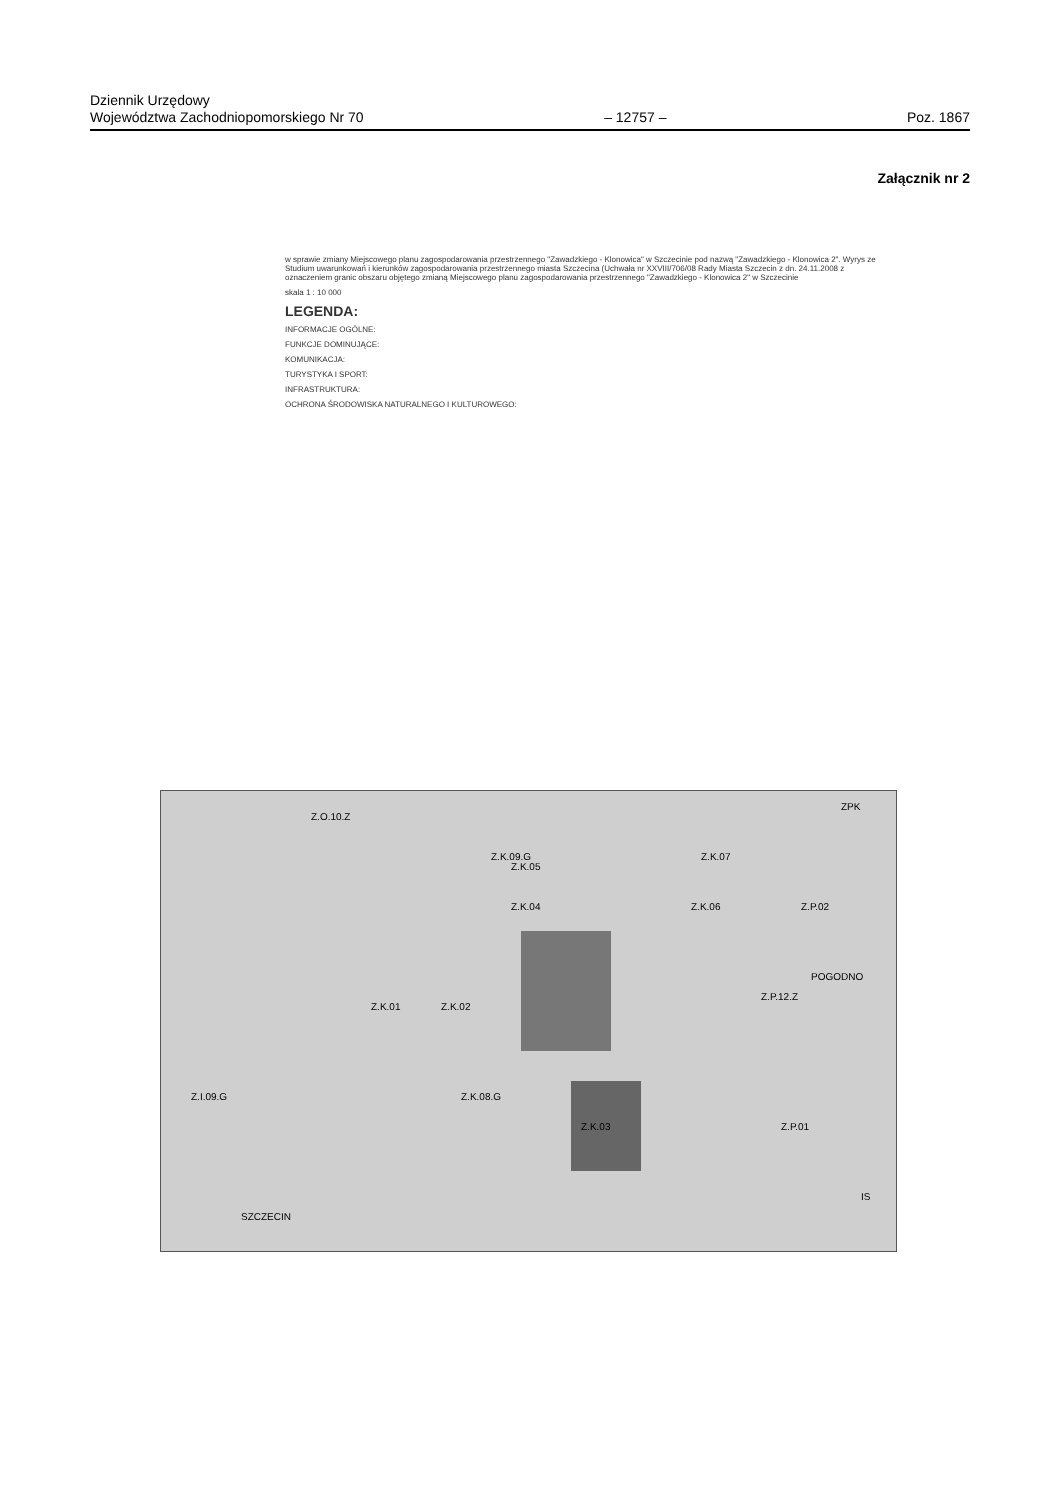Dziennik Urzędowy
Województwa Zachodniopomorskiego Nr 70
– 12757 –
Poz. 1867
Załącznik nr 2
w sprawie zmiany Miejscowego planu zagospodarowania przestrzennego "Zawadzkiego - Klonowica" w Szczecinie pod nazwą "Zawadzkiego - Klonowica 2". Wyrys ze Studium uwarunkowań i kierunków zagospodarowania przestrzennego miasta Szczecina (Uchwała nr XXVIII/706/08 Rady Miasta Szczecin z dn. 24.11.2008 z oznaczeniem granic obszaru objętego zmianą Miejscowego planu zagospodarowania przestrzennego "Zawadzkiego - Klonowica 2" w Szczecinie
skala 1 : 10 000
LEGENDA:
INFORMACJE OGÓLNE:
FUNKCJE DOMINUJĄCE:
KOMUNIKACJA:
TURYSTYKA I SPORT:
INFRASTRUKTURA:
OCHRONA ŚRODOWISKA NATURALNEGO I KULTUROWEGO:
Z.K.04
Z.K.02 Z.K.01
Z.K.03
Z.K.05
Z.K.07
Z.K.06
Z.P.01
Z.P.02
Z.I.09.G Z.K.08.G
Z.K.09.G
Z.O.10.Z
Z.P.12.Z
SZCZECIN
POGODNO
ZPK
IS